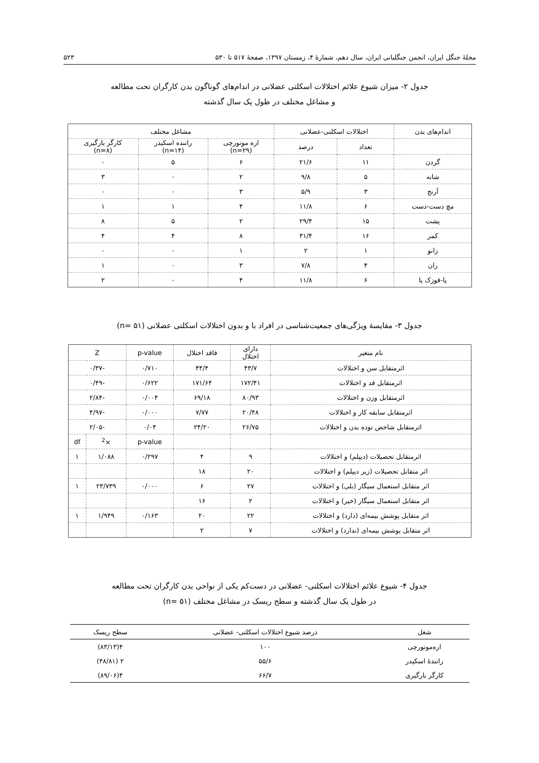مجلهٔ جنگل ایران، انجمن جنگلبانی ایران، سال دهم، شمارهٔ ۴، زمستان ۱۳۹۷، صفحهٔ ۵۱۷ تا ۵۳۰ ۵۲۳
جدول ۲- میزان شیوع علائم اختلالات اسکلتی عضلانی در اندام‌های گوناگون بدن کارگران تحت مطالعه
و مشاغل مختلف در طول یک سال گذشته
| اندام‌های بدن | اختلالات اسکلتی-عضلانی | | مشاغل مختلف | | |
| --- | --- | --- | --- | --- | --- |
| | تعداد | درصد | اره موتورچی (n=۲۹) | راننده اسکیدر (n=۱۴) | کارگر بارگیری (n=۸) |
| گردن | ۱۱ | ۲۱/۶ | ۶ | ۵ | ۰ |
| شانه | ۵ | ۹/۸ | ۲ | ۰ | ۳ |
| آرنج | ۳ | ۵/۹ | ۳ | ۰ | ۰ |
| مچ دست-دست | ۶ | ۱۱/۸ | ۴ | ۱ | ۱ |
| پشت | ۱۵ | ۲۹/۴ | ۲ | ۵ | ۸ |
| کمر | ۱۶ | ۳۱/۴ | ۸ | ۴ | ۴ |
| زانو | ۱ | ۲ | ۱ | ۰ | ۰ |
| ران | ۴ | ۷/۸ | ۳ | ۰ | ۱ |
| پا-قوزک پا | ۶ | ۱۱/۸ | ۴ | ۰ | ۲ |
جدول ۳- مقایسهٔ ویژگی‌های جمعیت‌شناسی در افراد با و بدون اختلالات اسکلتی عضلانی (n= ۵۱)
| نام متغیر | دارای اختلال | فاقد اختلال | p-value | Z | |
| --- | --- | --- | --- | --- | --- |
| اثرمتقابل سن و اختلالات | ۴۳/۷ | ۴۴/۴ | ۰/۷۱۰ | -۰/۳۷ | |
| اثرمتقابل قد و اختلالات | ۱۷۲/۴۱ | ۱۷۱/۶۴ | ۰/۶۲۲ | -۰/۴۹ | |
| اثرمتقابل وزن و اختلالات | ۸۰/۹۳ | ۶۹/۱۸ | ۰/۰۰۴ | -۲/۸۴ | |
| اثرمتقابل سابقه کار و اختلالات | ۲۰/۴۸ | ۷/۷۷ | ۰/۰۰۰ | -۴/۹۷ | |
| اثرمتقابل شاخص توده بدن و اختلالات | ۲۶/۷۵ | ۲۴/۲۰ | ۰/۰۴ | -۲/۰۵ | |
| | | | p-value | ×<sup>2</sup> | df |
| اثرمتقابل تحصیلات (دیپلم) و اختلالات | ۹ | ۴ | ۰/۲۹۷ | ۱/۰۸۸ | ۱ |
| اثر متقابل تحصیلات (زیر دیپلم) و اختلالات | ۲۰ | ۱۸ | | | |
| اثر متقابل استعمال سیگار (بلی) و اختلالات | ۲۷ | ۶ | ۰/۰۰۰ | ۲۳/۷۳۹ | ۱ |
| اثر متقابل استعمال سیگار (خیر) و اختلالات | ۲ | ۱۶ | | | |
| اثر متقابل پوشش بیمه‌ای (دارد) و اختلالات | ۲۲ | ۲۰ | ۰/۱۶۳ | ۱/۹۴۹ | ۱ |
| اثر متقابل پوشش بیمه‌ای (ندارد) و اختلالات | ۷ | ۲ | | | |
جدول ۴- شیوع علائم اختلالات اسکلتی- عضلانی در دست‌کم یکی از نواحی بدن کارگران تحت مطالعه
در طول یک سال گذشته و سطح ریسک در مشاغل مختلف (n= ۵۱)
| شغل | درصد شیوع اختلالات اسکلتی- عضلانی | سطح ریسک |
| --- | --- | --- |
| اره‌موتورچی | ۱۰۰ | ۴(۸۳/۱۳) |
| رانندهٔ اسکیدر | ۵۵/۶ | ۲ (۴۸/۸۱) |
| کارگر بارگیری | ۶۶/۷ | ۴(۸۹/۰۶) |